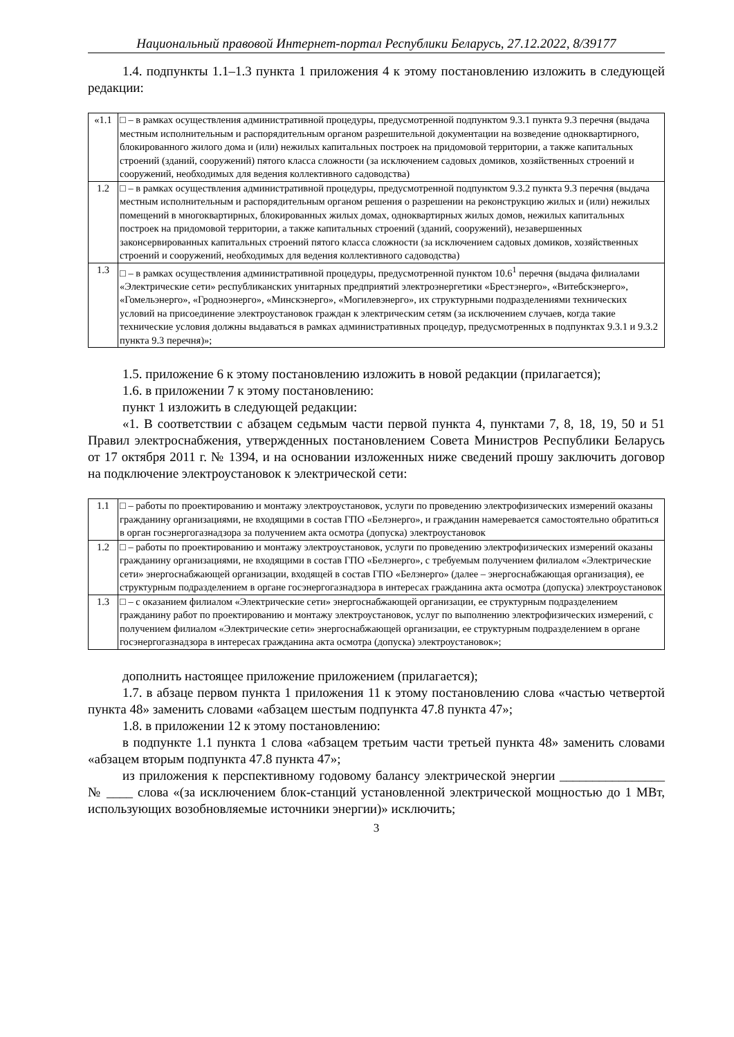Национальный правовой Интернет-портал Республики Беларусь, 27.12.2022, 8/39177
1.4. подпункты 1.1–1.3 пункта 1 приложения 4 к этому постановлению изложить в следующей редакции:
| «1.1 | □ – в рамках осуществления административной процедуры, предусмотренной подпунктом 9.3.1 пункта 9.3 перечня (выдача местным исполнительным и распорядительным органом разрешительной документации на возведение одноквартирного, блокированного жилого дома и (или) нежилых капитальных построек на придомовой территории, а также капитальных строений (зданий, сооружений) пятого класса сложности (за исключением садовых домиков, хозяйственных строений и сооружений, необходимых для ведения коллективного садоводства) |
| 1.2 | □ – в рамках осуществления административной процедуры, предусмотренной подпунктом 9.3.2 пункта 9.3 перечня (выдача местным исполнительным и распорядительным органом решения о разрешении на реконструкцию жилых и (или) нежилых помещений в многоквартирных, блокированных жилых домах, одноквартирных жилых домов, нежилых капитальных построек на придомовой территории, а также капитальных строений (зданий, сооружений), незавершенных законсервированных капитальных строений пятого класса сложности (за исключением садовых домиков, хозяйственных строений и сооружений, необходимых для ведения коллективного садоводства) |
| 1.3 | □ – в рамках осуществления административной процедуры, предусмотренной пунктом 10.6<sup>1</sup> перечня (выдача филиалами «Электрические сети» республиканских унитарных предприятий электроэнергетики «Брестэнерго», «Витебскэнерго», «Гомельэнерго», «Гродноэнерго», «Минскэнерго», «Могилевэнерго», их структурными подразделениями технических условий на присоединение электроустановок граждан к электрическим сетям (за исключением случаев, когда такие технические условия должны выдаваться в рамках административных процедур, предусмотренных в подпунктах 9.3.1 и 9.3.2 пункта 9.3 перечня)»; |
1.5. приложение 6 к этому постановлению изложить в новой редакции (прилагается);
1.6. в приложении 7 к этому постановлению:
пункт 1 изложить в следующей редакции:
«1. В соответствии с абзацем седьмым части первой пункта 4, пунктами 7, 8, 18, 19, 50 и 51 Правил электроснабжения, утвержденных постановлением Совета Министров Республики Беларусь от 17 октября 2011 г. № 1394, и на основании изложенных ниже сведений прошу заключить договор на подключение электроустановок к электрической сети:
| 1.1 | □ – работы по проектированию и монтажу электроустановок, услуги по проведению электрофизических измерений оказаны гражданину организациями, не входящими в состав ГПО «Белэнерго», и гражданин намеревается самостоятельно обратиться в орган госэнергогазнадзора за получением акта осмотра (допуска) электроустановок |
| 1.2 | □ – работы по проектированию и монтажу электроустановок, услуги по проведению электрофизических измерений оказаны гражданину организациями, не входящими в состав ГПО «Белэнерго», с требуемым получением филиалом «Электрические сети» энергоснабжающей организации, входящей в состав ГПО «Белэнерго» (далее – энергоснабжающая организация), ее структурным подразделением в органе госэнергогазнадзора в интересах гражданина акта осмотра (допуска) электроустановок |
| 1.3 | □ – с оказанием филиалом «Электрические сети» энергоснабжающей организации, ее структурным подразделением гражданину работ по проектированию и монтажу электроустановок, услуг по выполнению электрофизических измерений, с получением филиалом «Электрические сети» энергоснабжающей организации, ее структурным подразделением в органе госэнергогазнадзора в интересах гражданина акта осмотра (допуска) электроустановок»; |
дополнить настоящее приложение приложением (прилагается);
1.7. в абзаце первом пункта 1 приложения 11 к этому постановлению слова «частью четвертой пункта 48» заменить словами «абзацем шестым подпункта 47.8 пункта 47»;
1.8. в приложении 12 к этому постановлению:
в подпункте 1.1 пункта 1 слова «абзацем третьим части третьей пункта 48» заменить словами «абзацем вторым подпункта 47.8 пункта 47»;
из приложения к перспективному годовому балансу электрической энергии ________________ № ____ слова «(за исключением блок-станций установленной электрической мощностью до 1 МВт, использующих возобновляемые источники энергии)» исключить;
3